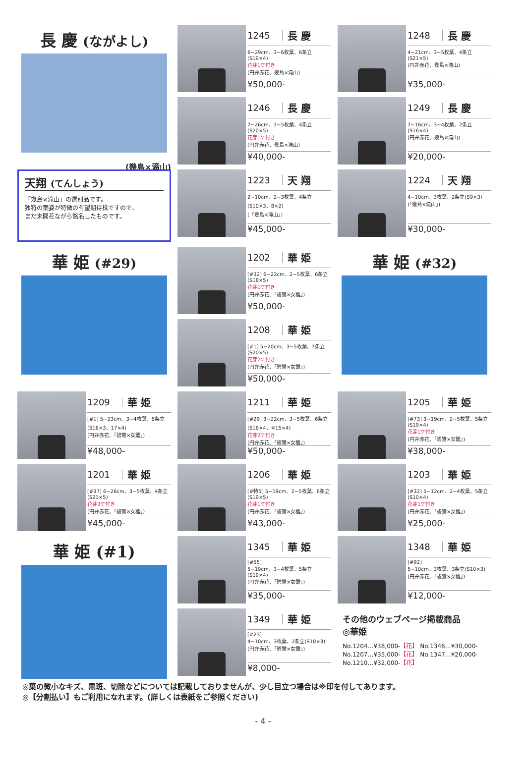長 慶 (ながよし)
(幾島×滝山)
1245 長 慶
6~29cm、3~6枚葉、6条立(S19×4)
花芽1ケ付き
(円弁赤花、幾島×滝山)
¥50,000-
1248 長 慶
4~21cm、3~5枚葉、4条立(S21×5)
(円弁赤花、幾島×滝山)
¥35,000-
1246 長 慶
7~26cm、1~5枚葉、4条立(S20×5)
花芽1ケ付き
(円弁赤花、幾島×滝山)
¥40,000-
1249 長 慶
7~16cm、3~4枚葉、2条立(S16×4)
(円弁赤花、幾島×滝山)
¥20,000-
天翔 (てんしょう)
「幾島×滝山」の選別品です。
独特の葉姿が特徴の有望期待株ですので、
まだ未開花ながら銘名したものです。
1223 天 翔
2~10cm、2~3枚葉、4条立(S10×3、8×2)
(「幾島×滝山」)
¥45,000-
1224 天 翔
4~10cm、3枚葉、2条立(S9×3)
(「幾島×滝山」)
¥30,000-
華 姫 (#29)
1202 華 姫
[#32] 6~22cm、2~5枚葉、6条立(S18×5)
花芽1ケ付き
(円弁赤花、「碧鸞×女雛」)
¥50,000-
華 姫 (#32)
1208 華 姫
[#1] 5~20cm、3~5枚葉、7条立(S20×5)
花芽2ケ付き
(円弁赤花、「碧鸞×女雛」)
¥50,000-
1209 華 姫
[#1] 5~23cm、3~4枚葉、6条立(S16×3、17×4)
(円弁赤花、「碧鸞×女雛」)
¥48,000-
1211 華 姫
[#29] 3~22cm、3~5枚葉、6条立(S16×4、※15×4)
花芽2ケ付き
(円弁赤花、「碧鸞×女雛」)
¥50,000-
1205 華 姫
[#73] 3~19cm、2~5枚葉、5条立(S19×4)
花芽1ケ付き
(円弁赤花、「碧鸞×女雛」)
¥38,000-
1201 華 姫
[#37] 6~26cm、3~5枚葉、4条立(S21×5)
花芽3ケ付き
(円弁赤花、「碧鸞×女雛」)
¥45,000-
1206 華 姫
[#特5] 5~19cm、2~5枚葉、6条立(S19×5)
花芽1ケ付き
(円弁赤花、「碧鸞×女雛」)
¥43,000-
1203 華 姫
[#32] 5~12cm、2~4枚葉、5条立(S10×4)
花芽1ケ付き
(円弁赤花、「碧鸞×女雛」)
¥25,000-
華 姫 (#1)
1345 華 姫
[#55]
5~19cm、3~4枚葉、5条立(S19×4)
(円弁赤花、「碧鸞×女雛」)
¥35,000-
1348 華 姫
[#92]
5~10cm、3枚葉、3条立(S10×3)
(円弁赤花、「碧鸞×女雛」)
¥12,000-
1349 華 姫
[#23]
4~10cm、3枚葉、2条立(S10×3)
(円弁赤花、「碧鸞×女雛」)
¥8,000-
その他のウェブページ掲載商品
◎華姫
No.1204…¥38,000-【花】 No.1346…¥30,000-
No.1207…¥35,000-【花】 No.1347…¥20,000-
No.1210…¥32,000-【花】
◎葉の微小なキズ、黒斑、切除などについては記載しておりませんが、少し目立つ場合は※印を付してあります。
◎【分割払い】もご利用になれます。(詳しくは表紙をご参照ください)
- 4 -